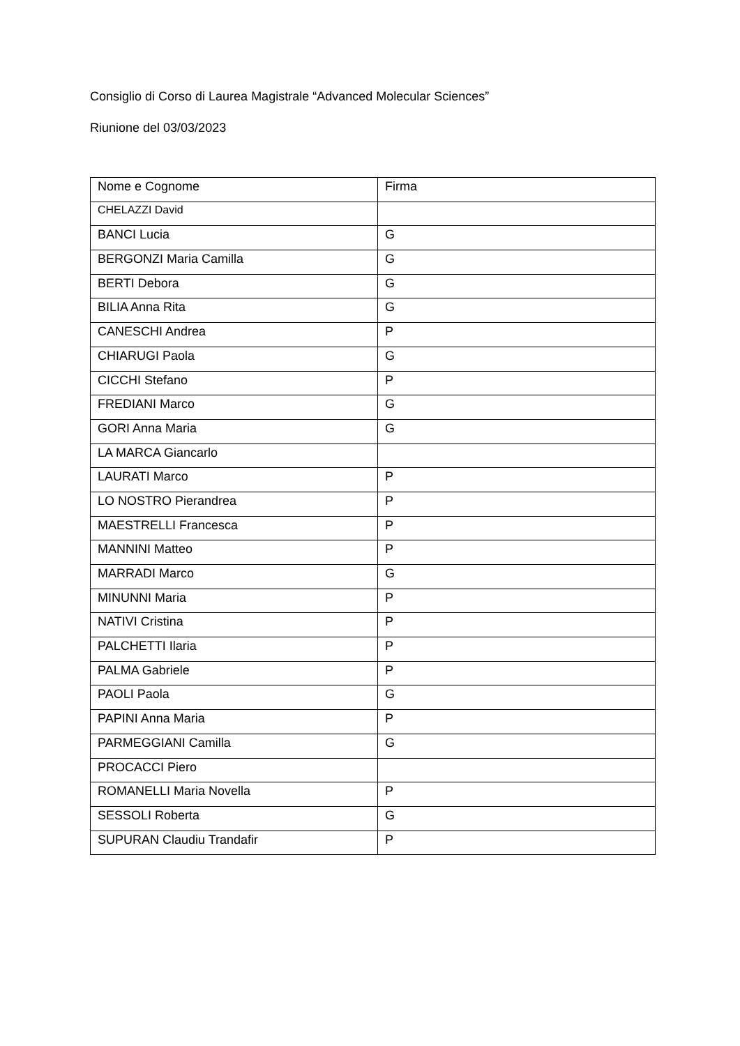Consiglio di Corso di Laurea Magistrale “Advanced Molecular Sciences”
Riunione del 03/03/2023
| Nome e Cognome | Firma |
| CHELAZZI David | |
| BANCI Lucia | G |
| BERGONZI Maria Camilla | G |
| BERTI Debora | G |
| BILIA Anna Rita | G |
| CANESCHI Andrea | P |
| CHIARUGI Paola | G |
| CICCHI Stefano | P |
| FREDIANI Marco | G |
| GORI Anna Maria | G |
| LA MARCA Giancarlo | |
| LAURATI Marco | P |
| LO NOSTRO Pierandrea | P |
| MAESTRELLI Francesca | P |
| MANNINI Matteo | P |
| MARRADI Marco | G |
| MINUNNI Maria | P |
| NATIVI Cristina | P |
| PALCHETTI Ilaria | P |
| PALMA Gabriele | P |
| PAOLI Paola | G |
| PAPINI Anna Maria | P |
| PARMEGGIANI Camilla | G |
| PROCACCI Piero | |
| ROMANELLI Maria Novella | P |
| SESSOLI Roberta | G |
| SUPURAN Claudiu Trandafir | P |